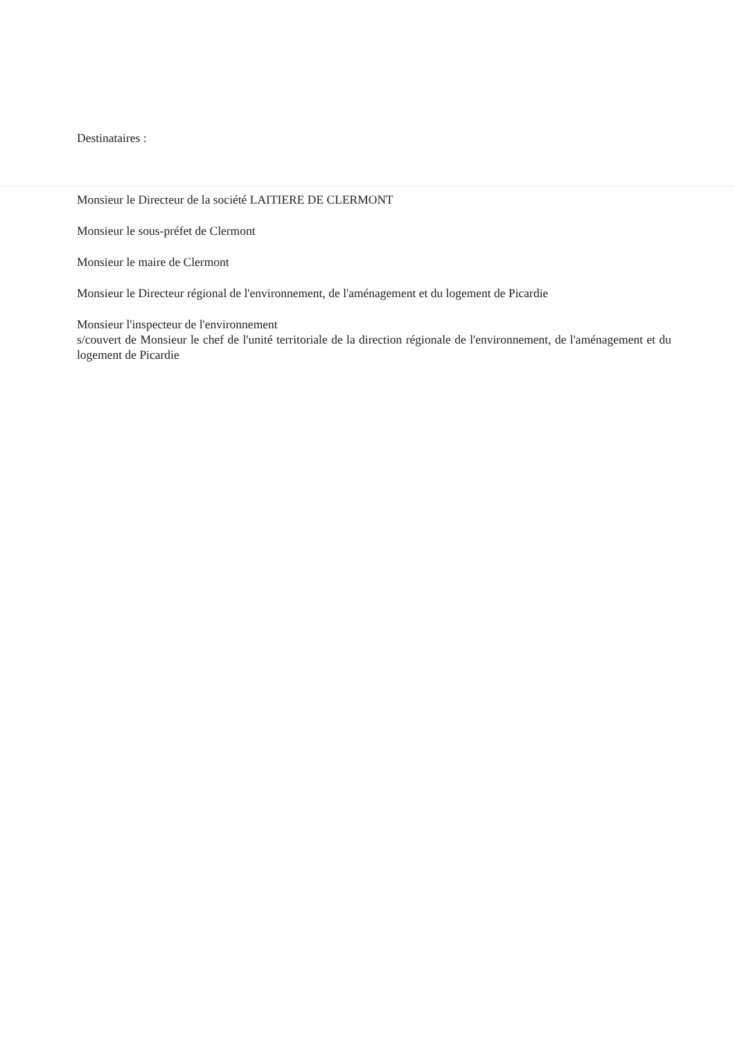Destinataires :
Monsieur le Directeur de la société LAITIERE DE CLERMONT
Monsieur le sous-préfet de Clermont
Monsieur le maire de Clermont
Monsieur le Directeur régional de l'environnement, de l'aménagement et du logement de Picardie
Monsieur l'inspecteur de l'environnement
s/couvert de Monsieur le chef de l'unité territoriale de la direction régionale de l'environnement, de l'aménagement et du logement de Picardie